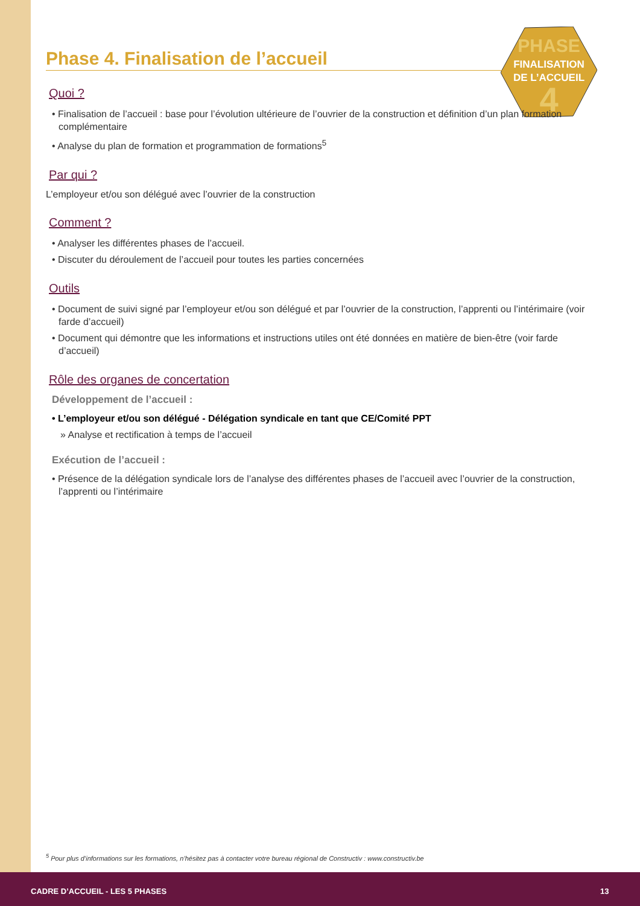PHASE
FINALISATION
DE L’ACCUEIL
4
Phase 4. Finalisation de l’accueil
Quoi ?
• Finalisation de l’accueil : base pour l’évolution ultérieure de l’ouvrier de la construction et définition d’un plan formation complémentaire
• Analyse du plan de formation et programmation de formations<sup>5</sup>
Par qui ?
L’employeur et/ou son délégué avec l’ouvrier de la construction
Comment ?
• Analyser les différentes phases de l’accueil.
• Discuter du déroulement de l’accueil pour toutes les parties concernées
Outils
• Document de suivi signé par l’employeur et/ou son délégué et par l’ouvrier de la construction, l’apprenti ou l’intérimaire (voir farde d’accueil)
• Document qui démontre que les informations et instructions utiles ont été données en matière de bien-être (voir farde d’accueil)
Rôle des organes de concertation
Développement de l’accueil :
• L’employeur et/ou son délégué - Délégation syndicale en tant que CE/Comité PPT
» Analyse et rectification à temps de l’accueil
Exécution de l’accueil :
• Présence de la délégation syndicale lors de l’analyse des différentes phases de l’accueil avec l’ouvrier de la construction, l’apprenti ou l’intérimaire
<sup>5</sup> Pour plus d’informations sur les formations, n’hésitez pas à contacter votre bureau régional de Constructiv : www.constructiv.be
CADRE D’ACCUEIL - LES 5 PHASES 13